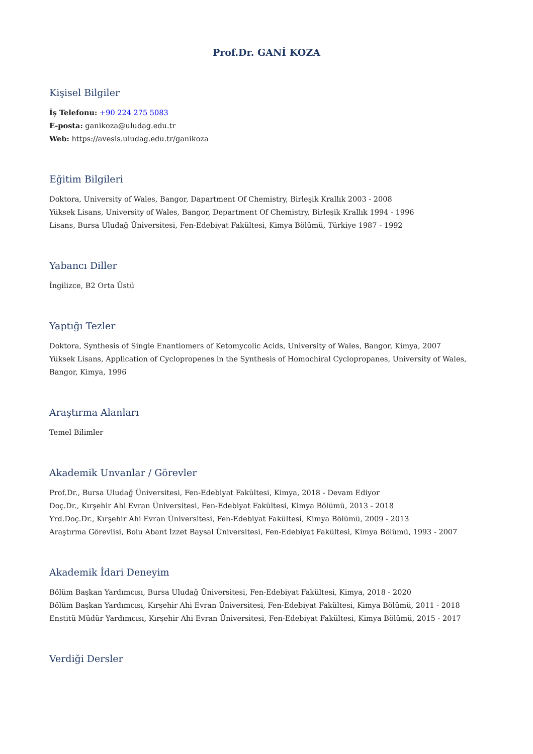Prof.Dr. GANİ KOZA
Kişisel Bilgiler
İş Telefonu: +90 224 275 5083
E-posta: ganikoza@uludag.edu.tr
Web: https://avesis.uludag.edu.tr/ganikoza
Eğitim Bilgileri
Doktora, University of Wales, Bangor, Dapartment Of Chemistry, Birleşik Krallık 2003 - 2008
Yüksek Lisans, University of Wales, Bangor, Department Of Chemistry, Birleşik Krallık 1994 - 1996
Lisans, Bursa Uludağ Üniversitesi, Fen-Edebiyat Fakültesi, Kimya Bölümü, Türkiye 1987 - 1992
Yabancı Diller
İngilizce, B2 Orta Üstü
Yaptığı Tezler
Doktora, Synthesis of Single Enantiomers of Ketomycolic Acids, University of Wales, Bangor, Kimya, 2007
Yüksek Lisans, Application of Cyclopropenes in the Synthesis of Homochiral Cyclopropanes, University of Wales, Bangor, Kimya, 1996
Araştırma Alanları
Temel Bilimler
Akademik Unvanlar / Görevler
Prof.Dr., Bursa Uludağ Üniversitesi, Fen-Edebiyat Fakültesi, Kimya, 2018 - Devam Ediyor
Doç.Dr., Kırşehir Ahi Evran Üniversitesi, Fen-Edebiyat Fakültesi, Kimya Bölümü, 2013 - 2018
Yrd.Doç.Dr., Kırşehir Ahi Evran Üniversitesi, Fen-Edebiyat Fakültesi, Kimya Bölümü, 2009 - 2013
Araştırma Görevlisi, Bolu Abant İzzet Baysal Üniversitesi, Fen-Edebiyat Fakültesi, Kimya Bölümü, 1993 - 2007
Akademik İdari Deneyim
Bölüm Başkan Yardımcısı, Bursa Uludağ Üniversitesi, Fen-Edebiyat Fakültesi, Kimya, 2018 - 2020
Bölüm Başkan Yardımcısı, Kırşehir Ahi Evran Üniversitesi, Fen-Edebiyat Fakültesi, Kimya Bölümü, 2011 - 2018
Enstitü Müdür Yardımcısı, Kırşehir Ahi Evran Üniversitesi, Fen-Edebiyat Fakültesi, Kimya Bölümü, 2015 - 2017
Verdiği Dersler